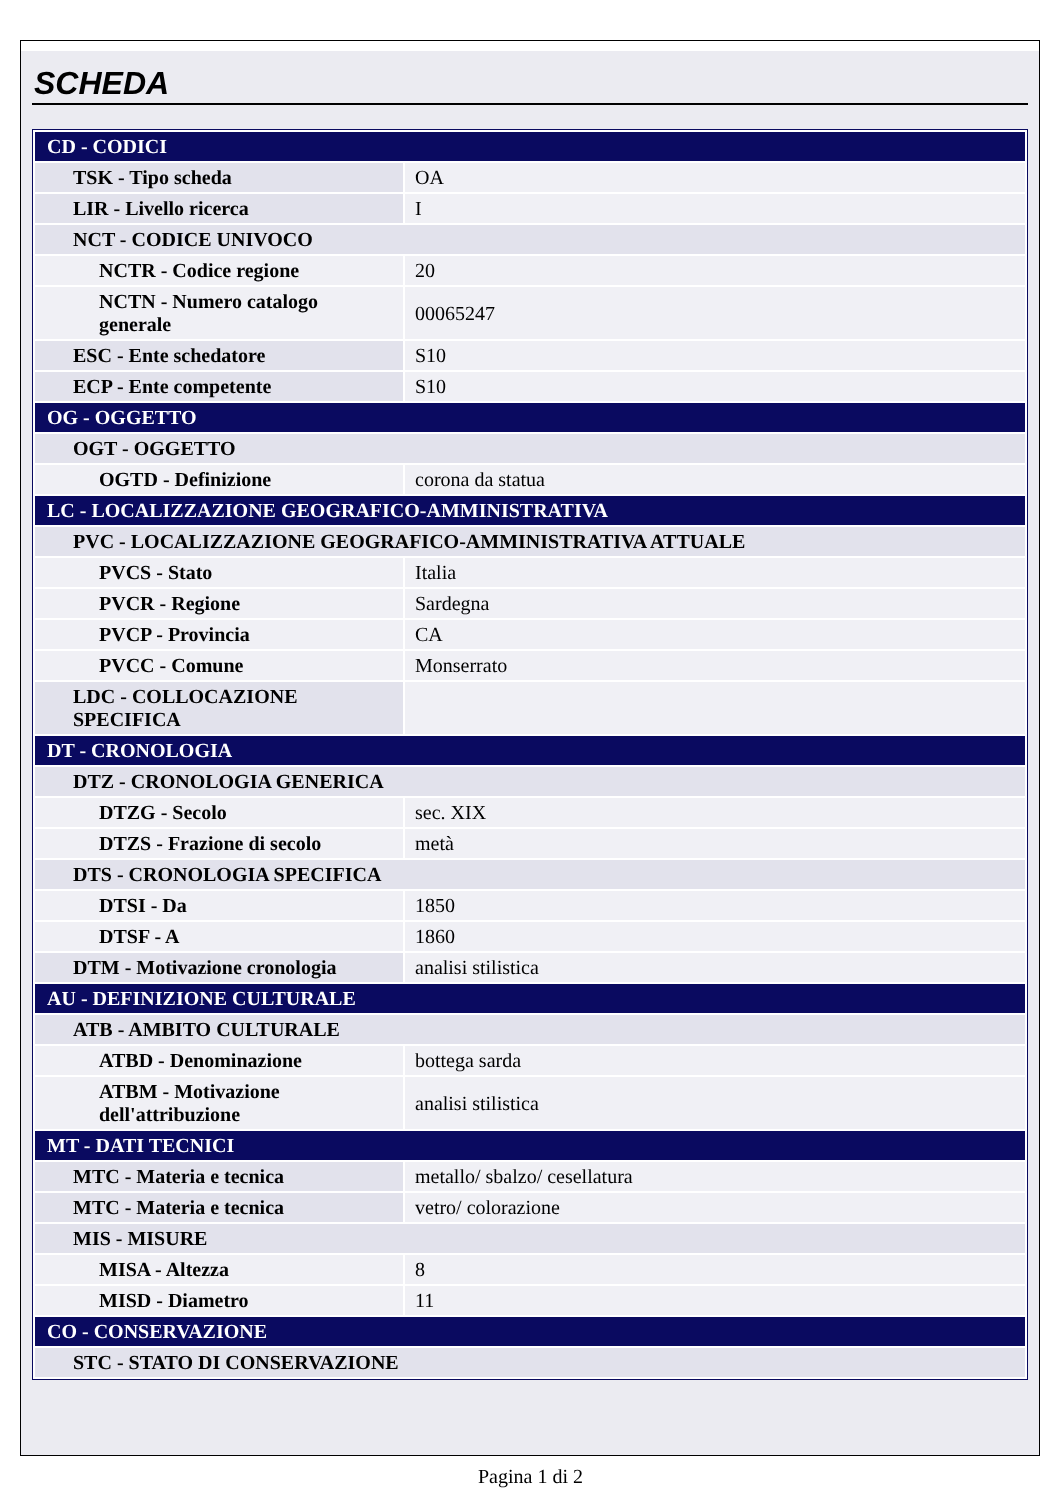SCHEDA
| CD - CODICI | |
| TSK - Tipo scheda | OA |
| LIR - Livello ricerca | I |
| NCT - CODICE UNIVOCO | |
| NCTR - Codice regione | 20 |
| NCTN - Numero catalogo generale | 00065247 |
| ESC - Ente schedatore | S10 |
| ECP - Ente competente | S10 |
| OG - OGGETTO | |
| OGT - OGGETTO | |
| OGTD - Definizione | corona da statua |
| LC - LOCALIZZAZIONE GEOGRAFICO-AMMINISTRATIVA | |
| PVC - LOCALIZZAZIONE GEOGRAFICO-AMMINISTRATIVA ATTUALE | |
| PVCS - Stato | Italia |
| PVCR - Regione | Sardegna |
| PVCP - Provincia | CA |
| PVCC - Comune | Monserrato |
| LDC - COLLOCAZIONE SPECIFICA | |
| DT - CRONOLOGIA | |
| DTZ - CRONOLOGIA GENERICA | |
| DTZG - Secolo | sec. XIX |
| DTZS - Frazione di secolo | metà |
| DTS - CRONOLOGIA SPECIFICA | |
| DTSI - Da | 1850 |
| DTSF - A | 1860 |
| DTM - Motivazione cronologia | analisi stilistica |
| AU - DEFINIZIONE CULTURALE | |
| ATB - AMBITO CULTURALE | |
| ATBD - Denominazione | bottega sarda |
| ATBM - Motivazione dell'attribuzione | analisi stilistica |
| MT - DATI TECNICI | |
| MTC - Materia e tecnica | metallo/ sbalzo/ cesellatura |
| MTC - Materia e tecnica | vetro/ colorazione |
| MIS - MISURE | |
| MISA - Altezza | 8 |
| MISD - Diametro | 11 |
| CO - CONSERVAZIONE | |
| STC - STATO DI CONSERVAZIONE | |
Pagina 1 di 2